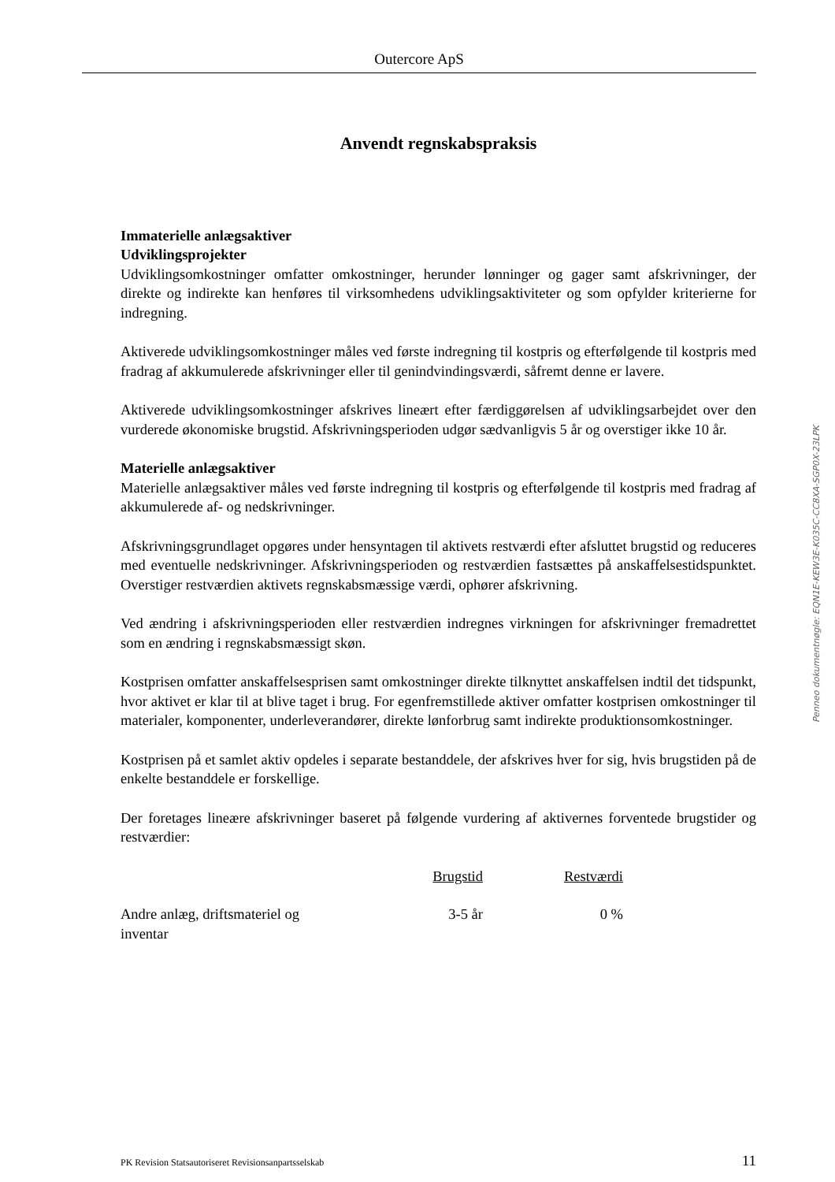Outercore ApS
Anvendt regnskabspraksis
Immaterielle anlægsaktiver
Udviklingsprojekter
Udviklingsomkostninger omfatter omkostninger, herunder lønninger og gager samt afskrivninger, der direkte og indirekte kan henføres til virksomhedens udviklingsaktiviteter og som opfylder kriterierne for indregning.
Aktiverede udviklingsomkostninger måles ved første indregning til kostpris og efterfølgende til kostpris med fradrag af akkumulerede afskrivninger eller til genindvindingsværdi, såfremt denne er lavere.
Aktiverede udviklingsomkostninger afskrives lineært efter færdiggørelsen af udviklingsarbejdet over den vurderede økonomiske brugstid. Afskrivningsperioden udgør sædvanligvis 5 år og overstiger ikke 10 år.
Materielle anlægsaktiver
Materielle anlægsaktiver måles ved første indregning til kostpris og efterfølgende til kostpris med fradrag af akkumulerede af- og nedskrivninger.
Afskrivningsgrundlaget opgøres under hensyntagen til aktivets restværdi efter afsluttet brugstid og reduceres med eventuelle nedskrivninger. Afskrivningsperioden og restværdien fastsættes på anskaffelsestidspunktet. Overstiger restværdien aktivets regnskabsmæssige værdi, ophører afskrivning.
Ved ændring i afskrivningsperioden eller restværdien indregnes virkningen for afskrivninger fremadrettet som en ændring i regnskabsmæssigt skøn.
Kostprisen omfatter anskaffelsesprisen samt omkostninger direkte tilknyttet anskaffelsen indtil det tidspunkt, hvor aktivet er klar til at blive taget i brug. For egenfremstillede aktiver omfatter kostprisen omkostninger til materialer, komponenter, underleverandører, direkte lønforbrug samt indirekte produktionsomkostninger.
Kostprisen på et samlet aktiv opdeles i separate bestanddele, der afskrives hver for sig, hvis brugstiden på de enkelte bestanddele er forskellige.
Der foretages lineære afskrivninger baseret på følgende vurdering af aktivernes forventede brugstider og restværdier:
| | Brugstid | Restværdi |
| --- | --- | --- |
| Andre anlæg, driftsmateriel og inventar | 3-5 år | 0 % |
Penneo dokumentnøgle: EQN1E-KEW3E-K035C-CC8XA-SGP0X-23LPK
PK Revision Statsautoriseret Revisionsanpartsselskab 11